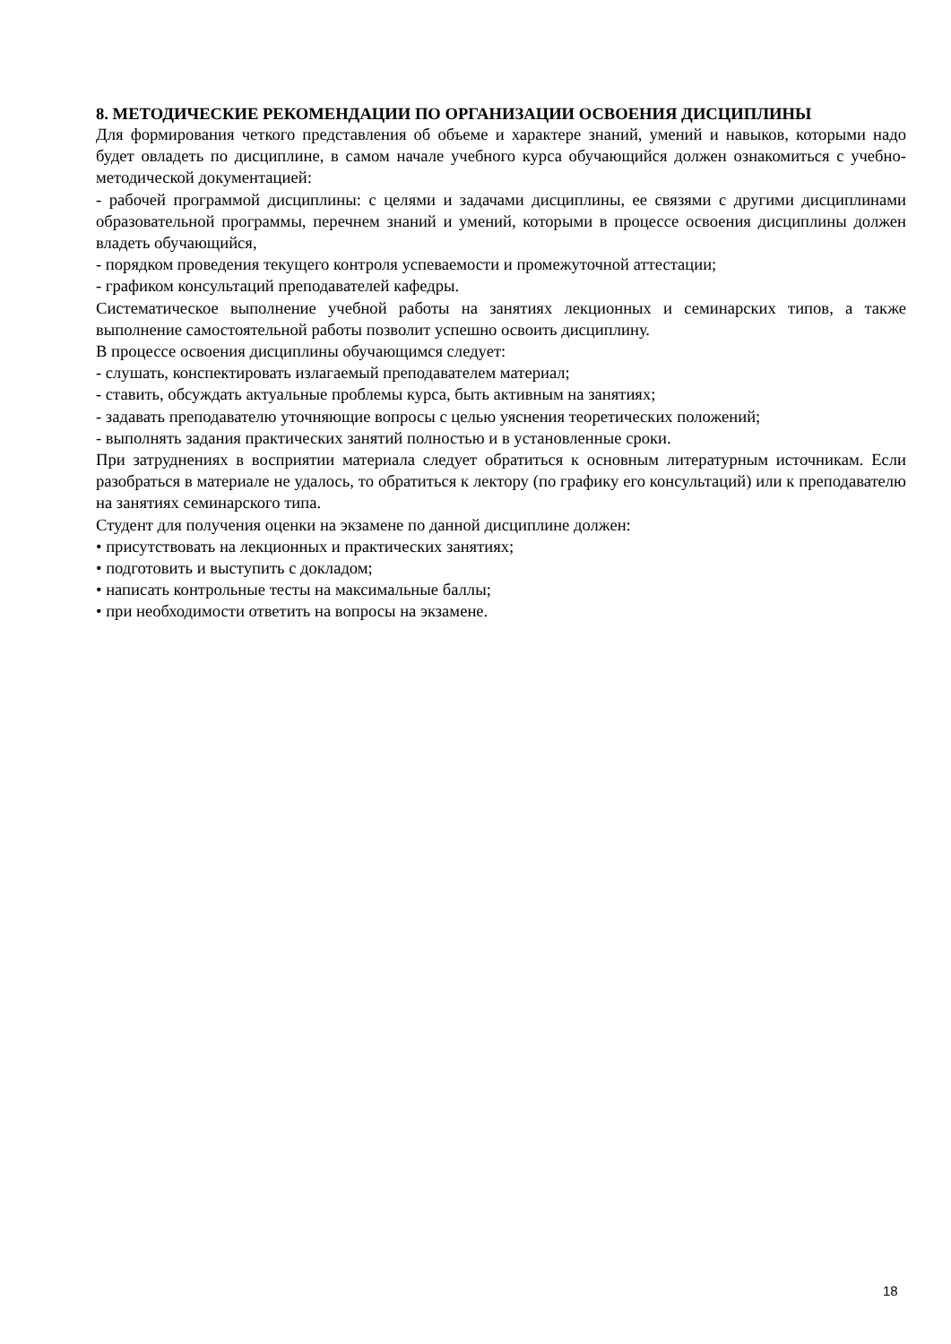8. МЕТОДИЧЕСКИЕ РЕКОМЕНДАЦИИ ПО ОРГАНИЗАЦИИ ОСВОЕНИЯ ДИСЦИПЛИНЫ
Для формирования четкого представления об объеме и характере знаний, умений и навыков, которыми надо будет овладеть по дисциплине, в самом начале учебного курса обучающийся должен ознакомиться с учебно-методической документацией:
- рабочей программой дисциплины: с целями и задачами дисциплины, ее связями с другими дисциплинами образовательной программы, перечнем знаний и умений, которыми в процессе освоения дисциплины должен владеть обучающийся,
- порядком проведения текущего контроля успеваемости и промежуточной аттестации;
- графиком консультаций преподавателей кафедры.
Систематическое выполнение учебной работы на занятиях лекционных и семинарских типов, а также выполнение самостоятельной работы позволит успешно освоить дисциплину.
В процессе освоения дисциплины обучающимся следует:
- слушать, конспектировать излагаемый преподавателем материал;
- ставить, обсуждать актуальные проблемы курса, быть активным на занятиях;
- задавать преподавателю уточняющие вопросы с целью уяснения теоретических положений;
- выполнять задания практических занятий полностью и в установленные сроки.
При затруднениях в восприятии материала следует обратиться к основным литературным источникам. Если разобраться в материале не удалось, то обратиться к лектору (по графику его консультаций) или к преподавателю на занятиях семинарского типа.
Студент для получения оценки на экзамене по данной дисциплине должен:
• присутствовать на лекционных и практических занятиях;
• подготовить и выступить с докладом;
• написать контрольные тесты на максимальные баллы;
• при необходимости ответить на вопросы на экзамене.
18